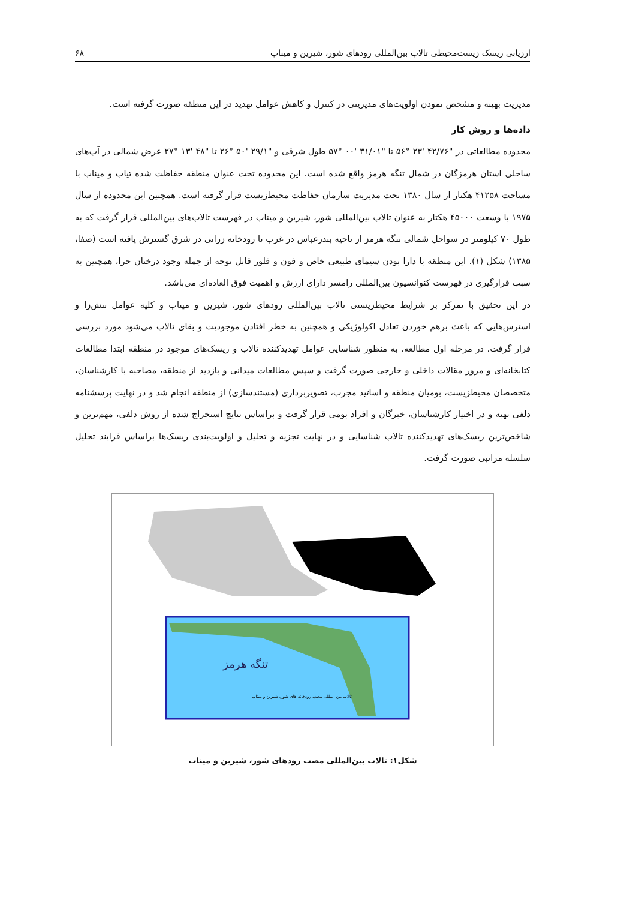ارزیابی ریسک زیست‌محیطی تالاب بین‌المللی رودهای شور، شیرین و میناب ۶۸
مدیریت بهینه و مشخص نمودن اولویت‌های مدیریتی در کنترل و کاهش عوامل تهدید در این منطقه صورت گرفته است.
داده‌ها و روش کار
محدوده مطالعاتی در "۴۲/۷۶ '۲۳ °۵۶ تا "۳۱/۰۱ '۰۰ °۵۷ طول شرقی و "۲۹/۱ '۵۰ °۲۶ تا "۴۸ '۱۳ °۲۷ عرض شمالی در آب‌های ساحلی استان هرمزگان در شمال تنگه هرمز واقع شده است. این محدوده تحت عنوان منطقه حفاظت شده تیاب و میناب با مساحت ۴۱۲۵۸ هکتار از سال ۱۳۸۰ تحت مدیریت سازمان حفاظت محیط‌زیست قرار گرفته است. همچنین این محدوده از سال ۱۹۷۵ با وسعت ۴۵۰۰۰ هکتار به عنوان تالاب بین‌المللی شور، شیرین و میناب در فهرست تالاب‌های بین‌المللی قرار گرفت که به طول ۷۰ کیلومتر در سواحل شمالی تنگه هرمز از ناحیه بندرعباس در غرب تا رودخانه زرانی در شرق گسترش یافته است (صفا، ۱۳۸۵) شکل (۱). این منطقه با دارا بودن سیمای طبیعی خاص و فون و فلور قابل توجه از جمله وجود درختان حرا، همچنین به سبب قرارگیری در فهرست کنوانسیون بین‌المللی رامسر دارای ارزش و اهمیت فوق العاده‌ای می‌باشد.
در این تحقیق با تمرکز بر شرایط محیطزیستی تالاب بین‌المللی رودهای شور، شیرین و میناب و کلیه عوامل تنش‌زا و استرس‌هایی که باعث برهم خوردن تعادل اکولوژیکی و همچنین به خطر افتادن موجودیت و بقای تالاب می‌شود مورد بررسی قرار گرفت. در مرحله اول مطالعه، به منظور شناسایی عوامل تهدیدکننده تالاب و ریسک‌های موجود در منطقه ابتدا مطالعات کتابخانه‌ای و مرور مقالات داخلی و خارجی صورت گرفت و سپس مطالعات میدانی و بازدید از منطقه، مصاحبه با کارشناسان، متخصصان محیطزیست، بومیان منطقه و اساتید مجرب، تصویربرداری (مستندسازی) از منطقه انجام شد و در نهایت پرسشنامه دلفی تهیه و در اختیار کارشناسان، خبرگان و افراد بومی قرار گرفت و براساس نتایج استخراج شده از روش دلفی، مهم‌ترین و شاخص‌ترین ریسک‌های تهدیدکننده تالاب شناسایی و در نهایت تجزیه و تحلیل و اولویت‌بندی ریسک‌ها براساس فرایند تحلیل سلسله مراتبی صورت گرفت.
تنگه هرمز
تالاب بین المللی مصب رودخانه های شور، شیرین و میناب
شکل۱: تالاب بین‌المللی مصب رودهای شور، شیرین و میناب